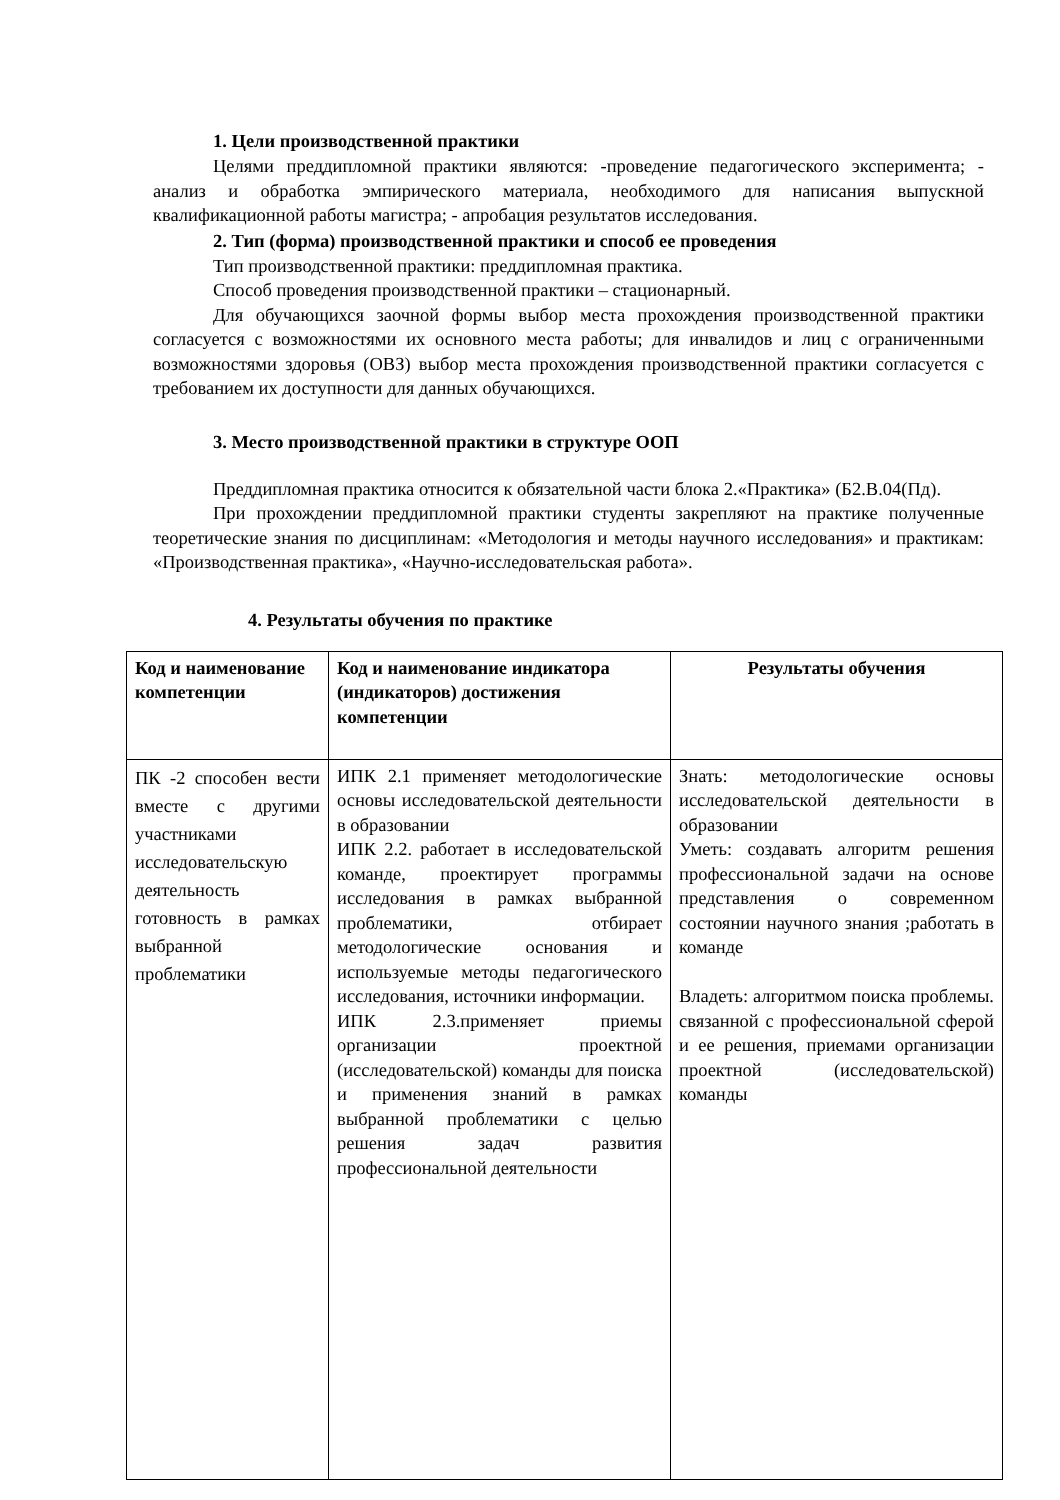1. Цели производственной практики
Целями преддипломной практики являются: -проведение педагогического эксперимента; - анализ и обработка эмпирического материала, необходимого для написания выпускной квалификационной работы магистра; - апробация результатов исследования.
2. Тип (форма) производственной практики и способ ее проведения
Тип производственной практики: преддипломная практика.
Способ проведения производственной практики – стационарный.
Для обучающихся заочной формы выбор места прохождения производственной практики согласуется с возможностями их основного места работы; для инвалидов и лиц с ограниченными возможностями здоровья (ОВЗ) выбор места прохождения производственной практики согласуется с требованием их доступности для данных обучающихся.
3. Место производственной практики в структуре ООП
Преддипломная практика относится к обязательной части блока 2.«Практика» (Б2.В.04(Пд).
При прохождении преддипломной практики студенты закрепляют на практике полученные теоретические знания по дисциплинам: «Методология и методы научного исследования» и практикам: «Производственная практика», «Научно-исследовательская работа».
4. Результаты обучения по практике
| Код и наименование компетенции | Код и наименование индикатора (индикаторов) достижения компетенции | Результаты обучения |
| --- | --- | --- |
| ПК -2 способен вести вместе с другими участниками исследовательскую деятельность готовность в рамках выбранной проблематики | ИПК 2.1 применяет методологические основы исследовательской деятельности в образовании ИПК 2.2. работает в исследовательской команде, проектирует программы исследования в рамках выбранной проблематики, отбирает методологические основания и используемые методы педагогического исследования, источники информации. ИПК 2.3.применяет приемы организации проектной (исследовательской) команды для поиска и применения знаний в рамках выбранной проблематики с целью решения задач развития профессиональной деятельности | Знать: методологические основы исследовательской деятельности в образовании Уметь: создавать алгоритм решения профессиональной задачи на основе представления о современном состоянии научного знания ;работать в команде Владеть: алгоритмом поиска проблемы. связанной с профессиональной сферой и ее решения, приемами организации проектной (исследовательской) команды |